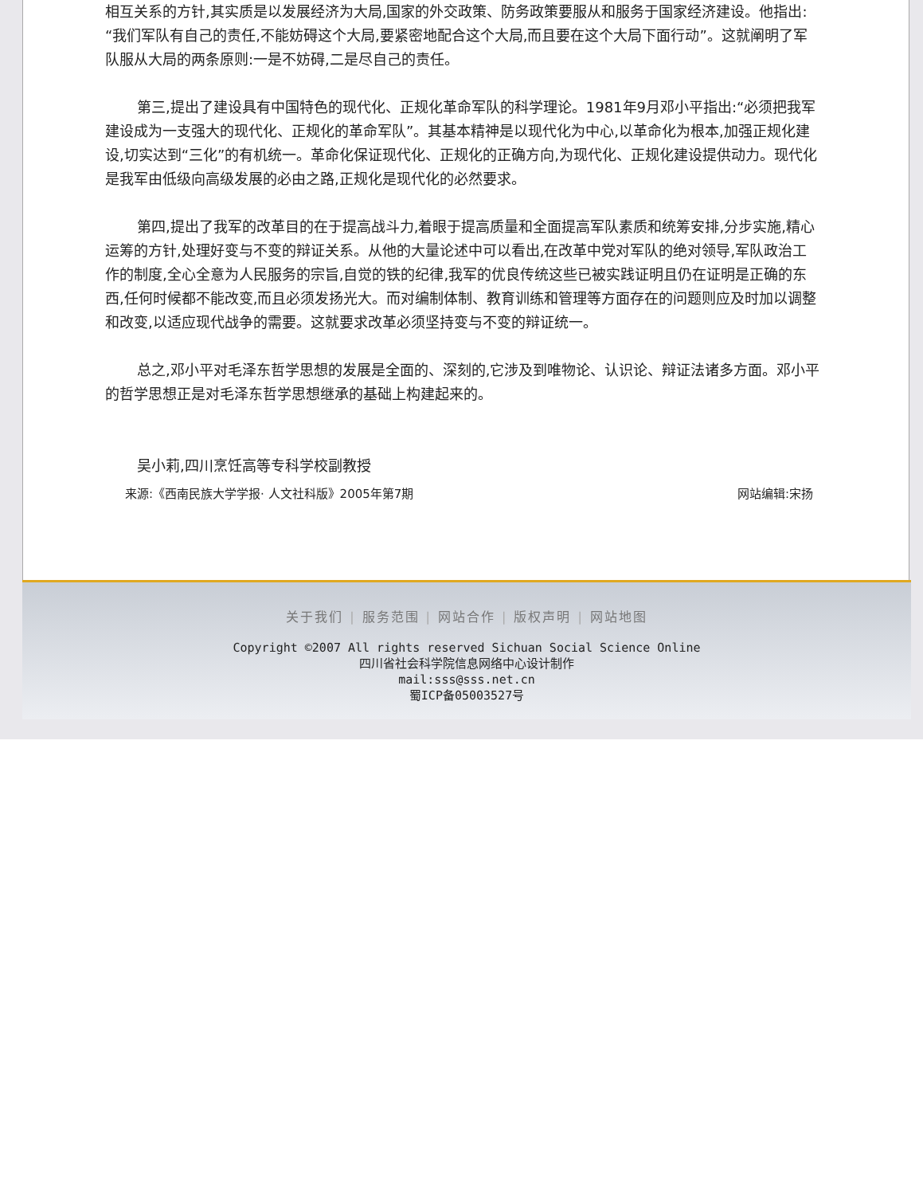相互关系的方针,其实质是以发展经济为大局,国家的外交政策、防务政策要服从和服务于国家经济建设。他指出:“我们军队有自己的责任,不能妨碍这个大局,要紧密地配合这个大局,而且要在这个大局下面行动”。这就阐明了军队服从大局的两条原则:一是不妨碍,二是尽自己的责任。
第三,提出了建设具有中国特色的现代化、正规化革命军队的科学理论。1981年9月邓小平指出:“必须把我军建设成为一支强大的现代化、正规化的革命军队”。其基本精神是以现代化为中心,以革命化为根本,加强正规化建设,切实达到“三化”的有机统一。革命化保证现代化、正规化的正确方向,为现代化、正规化建设提供动力。现代化是我军由低级向高级发展的必由之路,正规化是现代化的必然要求。
第四,提出了我军的改革目的在于提高战斗力,着眼于提高质量和全面提高军队素质和统筹安排,分步实施,精心运筹的方针,处理好变与不变的辩证关系。从他的大量论述中可以看出,在改革中党对军队的绝对领导,军队政治工作的制度,全心全意为人民服务的宗旨,自觉的铁的纪律,我军的优良传统这些已被实践证明且仍在证明是正确的东西,任何时候都不能改变,而且必须发扬光大。而对编制体制、教育训练和管理等方面存在的问题则应及时加以调整和改变,以适应现代战争的需要。这就要求改革必须坚持变与不变的辩证统一。
总之,邓小平对毛泽东哲学思想的发展是全面的、深刻的,它涉及到唯物论、认识论、辩证法诸多方面。邓小平的哲学思想正是对毛泽东哲学思想继承的基础上构建起来的。
吴小莉,四川烹饪高等专科学校副教授
来源:《西南民族大学学报· 人文社科版》2005年第7期 网站编辑:宋扬
关于我们 | 服务范围 | 网站合作 | 版权声明 | 网站地图
Copyright ©2007 All rights reserved Sichuan Social Science Online
四川省社会科学院信息网络中心设计制作
mail:sss@sss.net.cn
蜀ICP备05003527号